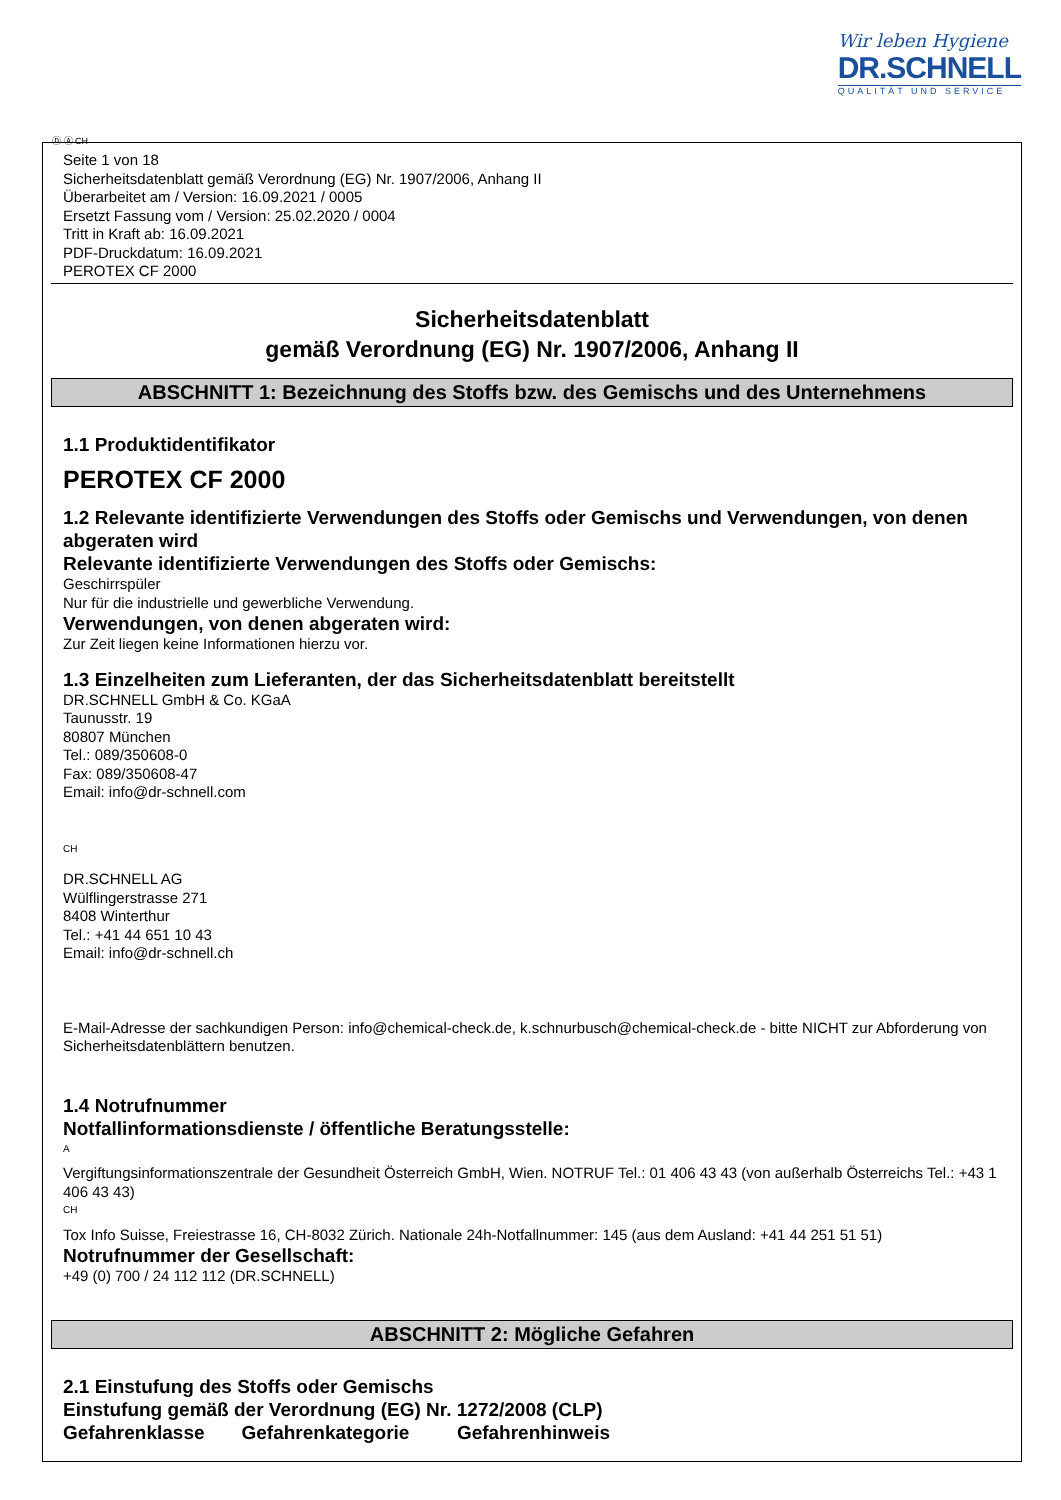Wir leben Hygiene
DR.SCHNELL
QUALITÄT UND SERVICE
Ⓓ Ⓐ CH
Seite 1 von 18
Sicherheitsdatenblatt gemäß Verordnung (EG) Nr. 1907/2006, Anhang II
Überarbeitet am / Version: 16.09.2021 / 0005
Ersetzt Fassung vom / Version: 25.02.2020 / 0004
Tritt in Kraft ab: 16.09.2021
PDF-Druckdatum: 16.09.2021
PEROTEX CF 2000
Sicherheitsdatenblatt
gemäß Verordnung (EG) Nr. 1907/2006, Anhang II
ABSCHNITT 1: Bezeichnung des Stoffs bzw. des Gemischs und des Unternehmens
1.1 Produktidentifikator
PEROTEX CF 2000
1.2 Relevante identifizierte Verwendungen des Stoffs oder Gemischs und Verwendungen, von denen abgeraten wird
Relevante identifizierte Verwendungen des Stoffs oder Gemischs:
Geschirrspüler
Nur für die industrielle und gewerbliche Verwendung.
Verwendungen, von denen abgeraten wird:
Zur Zeit liegen keine Informationen hierzu vor.
1.3 Einzelheiten zum Lieferanten, der das Sicherheitsdatenblatt bereitstellt
DR.SCHNELL GmbH & Co. KGaA
Taunusstr. 19
80807 München
Tel.: 089/350608-0
Fax: 089/350608-47
Email: info@dr-schnell.com
CH
DR.SCHNELL AG
Wülflingerstrasse 271
8408 Winterthur
Tel.: +41 44 651 10 43
Email: info@dr-schnell.ch
E-Mail-Adresse der sachkundigen Person: info@chemical-check.de, k.schnurbusch@chemical-check.de - bitte NICHT zur Abforderung von Sicherheitsdatenblättern benutzen.
1.4 Notrufnummer
Notfallinformationsdienste / öffentliche Beratungsstelle:
A
Vergiftungsinformationszentrale der Gesundheit Österreich GmbH, Wien. NOTRUF Tel.: 01 406 43 43 (von außerhalb Österreichs Tel.: +43 1 406 43 43)
CH
Tox Info Suisse, Freiestrasse 16, CH-8032 Zürich. Nationale 24h-Notfallnummer: 145 (aus dem Ausland: +41 44 251 51 51)
Notrufnummer der Gesellschaft:
+49 (0) 700 / 24 112 112 (DR.SCHNELL)
ABSCHNITT 2: Mögliche Gefahren
2.1 Einstufung des Stoffs oder Gemischs
Einstufung gemäß der Verordnung (EG) Nr. 1272/2008 (CLP)
Gefahrenklasse Gefahrenkategorie Gefahrenhinweis